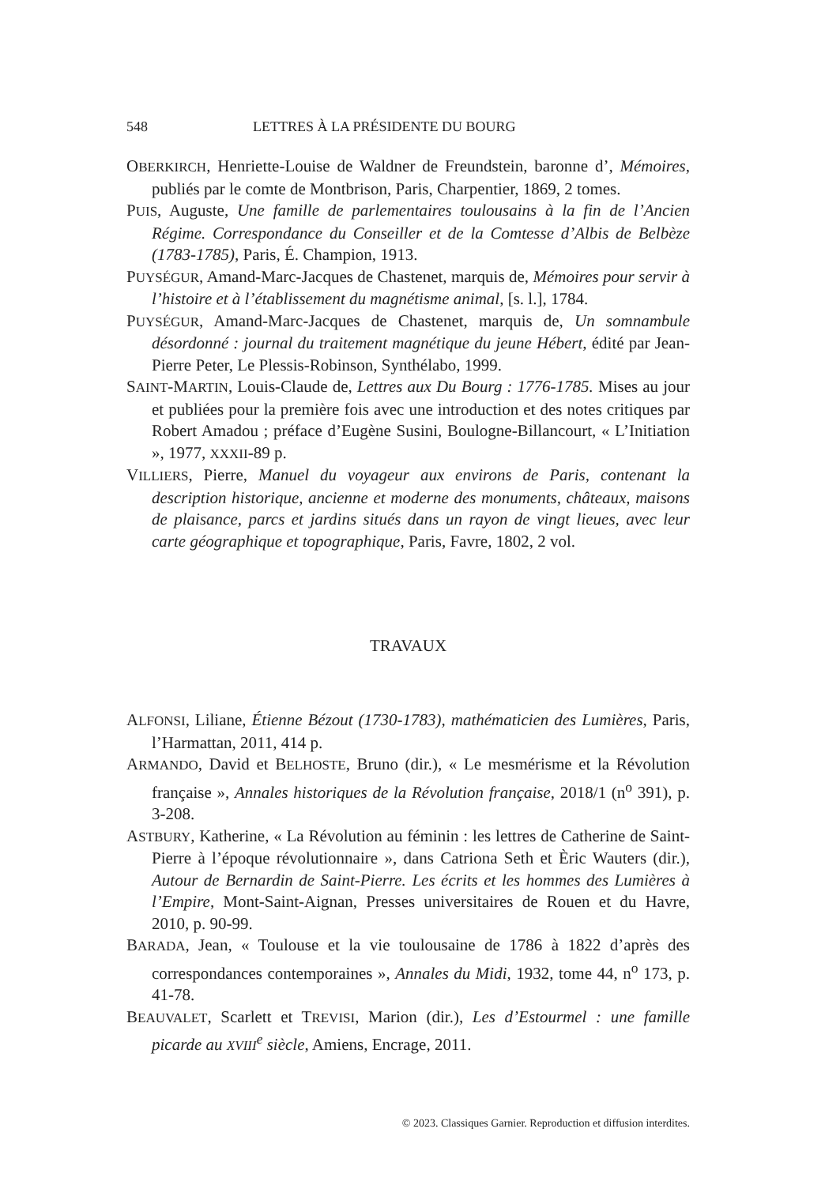548 LETTRES À LA PRÉSIDENTE DU BOURG
OBERKIRCH, Henriette-Louise de Waldner de Freundstein, baronne d’, Mémoires, publiés par le comte de Montbrison, Paris, Charpentier, 1869, 2 tomes.
PUIS, Auguste, Une famille de parlementaires toulousains à la fin de l’Ancien Régime. Correspondance du Conseiller et de la Comtesse d’Albis de Belbèze (1783-1785), Paris, É. Champion, 1913.
PUYSÉGUR, Amand-Marc-Jacques de Chastenet, marquis de, Mémoires pour servir à l’histoire et à l’établissement du magnétisme animal, [s. l.], 1784.
PUYSÉGUR, Amand-Marc-Jacques de Chastenet, marquis de, Un somnambule désordonné : journal du traitement magnétique du jeune Hébert, édité par Jean-Pierre Peter, Le Plessis-Robinson, Synthélabo, 1999.
SAINT-MARTIN, Louis-Claude de, Lettres aux Du Bourg : 1776-1785. Mises au jour et publiées pour la première fois avec une introduction et des notes critiques par Robert Amadou ; préface d’Eugène Susini, Boulogne-Billancourt, « L’Initiation », 1977, XXXII-89 p.
VILLIERS, Pierre, Manuel du voyageur aux environs de Paris, contenant la description historique, ancienne et moderne des monuments, châteaux, maisons de plaisance, parcs et jardins situés dans un rayon de vingt lieues, avec leur carte géographique et topographique, Paris, Favre, 1802, 2 vol.
TRAVAUX
ALFONSI, Liliane, Étienne Bézout (1730-1783), mathématicien des Lumières, Paris, l’Harmattan, 2011, 414 p.
ARMANDO, David et BELHOSTE, Bruno (dir.), « Le mesmérisme et la Révolution française », Annales historiques de la Révolution française, 2018/1 (n<sup>o</sup> 391), p. 3-208.
ASTBURY, Katherine, « La Révolution au féminin : les lettres de Catherine de Saint-Pierre à l’époque révolutionnaire », dans Catriona Seth et Èric Wauters (dir.), Autour de Bernardin de Saint-Pierre. Les écrits et les hommes des Lumières à l’Empire, Mont-Saint-Aignan, Presses universitaires de Rouen et du Havre, 2010, p. 90-99.
BARADA, Jean, « Toulouse et la vie toulousaine de 1786 à 1822 d’après des correspondances contemporaines », Annales du Midi, 1932, tome 44, n<sup>o</sup> 173, p. 41-78.
BEAUVALET, Scarlett et TREVISI, Marion (dir.), Les d’Estourmel : une famille picarde au XVIII<sup>e</sup> siècle, Amiens, Encrage, 2011.
© 2023. Classiques Garnier. Reproduction et diffusion interdites.